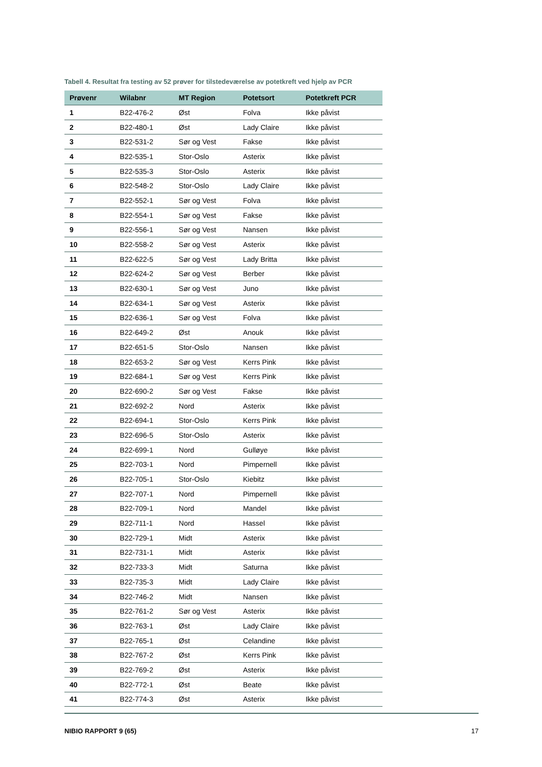Tabell 4. Resultat fra testing av 52 prøver for tilstedeværelse av potetkreft ved hjelp av PCR
| Prøvenr | Wilabnr | MT Region | Potetsort | Potetkreft PCR |
| --- | --- | --- | --- | --- |
| 1 | B22-476-2 | Øst | Folva | Ikke påvist |
| 2 | B22-480-1 | Øst | Lady Claire | Ikke påvist |
| 3 | B22-531-2 | Sør og Vest | Fakse | Ikke påvist |
| 4 | B22-535-1 | Stor-Oslo | Asterix | Ikke påvist |
| 5 | B22-535-3 | Stor-Oslo | Asterix | Ikke påvist |
| 6 | B22-548-2 | Stor-Oslo | Lady Claire | Ikke påvist |
| 7 | B22-552-1 | Sør og Vest | Folva | Ikke påvist |
| 8 | B22-554-1 | Sør og Vest | Fakse | Ikke påvist |
| 9 | B22-556-1 | Sør og Vest | Nansen | Ikke påvist |
| 10 | B22-558-2 | Sør og Vest | Asterix | Ikke påvist |
| 11 | B22-622-5 | Sør og Vest | Lady Britta | Ikke påvist |
| 12 | B22-624-2 | Sør og Vest | Berber | Ikke påvist |
| 13 | B22-630-1 | Sør og Vest | Juno | Ikke påvist |
| 14 | B22-634-1 | Sør og Vest | Asterix | Ikke påvist |
| 15 | B22-636-1 | Sør og Vest | Folva | Ikke påvist |
| 16 | B22-649-2 | Øst | Anouk | Ikke påvist |
| 17 | B22-651-5 | Stor-Oslo | Nansen | Ikke påvist |
| 18 | B22-653-2 | Sør og Vest | Kerrs Pink | Ikke påvist |
| 19 | B22-684-1 | Sør og Vest | Kerrs Pink | Ikke påvist |
| 20 | B22-690-2 | Sør og Vest | Fakse | Ikke påvist |
| 21 | B22-692-2 | Nord | Asterix | Ikke påvist |
| 22 | B22-694-1 | Stor-Oslo | Kerrs Pink | Ikke påvist |
| 23 | B22-696-5 | Stor-Oslo | Asterix | Ikke påvist |
| 24 | B22-699-1 | Nord | Gulløye | Ikke påvist |
| 25 | B22-703-1 | Nord | Pimpernell | Ikke påvist |
| 26 | B22-705-1 | Stor-Oslo | Kiebitz | Ikke påvist |
| 27 | B22-707-1 | Nord | Pimpernell | Ikke påvist |
| 28 | B22-709-1 | Nord | Mandel | Ikke påvist |
| 29 | B22-711-1 | Nord | Hassel | Ikke påvist |
| 30 | B22-729-1 | Midt | Asterix | Ikke påvist |
| 31 | B22-731-1 | Midt | Asterix | Ikke påvist |
| 32 | B22-733-3 | Midt | Saturna | Ikke påvist |
| 33 | B22-735-3 | Midt | Lady Claire | Ikke påvist |
| 34 | B22-746-2 | Midt | Nansen | Ikke påvist |
| 35 | B22-761-2 | Sør og Vest | Asterix | Ikke påvist |
| 36 | B22-763-1 | Øst | Lady Claire | Ikke påvist |
| 37 | B22-765-1 | Øst | Celandine | Ikke påvist |
| 38 | B22-767-2 | Øst | Kerrs Pink | Ikke påvist |
| 39 | B22-769-2 | Øst | Asterix | Ikke påvist |
| 40 | B22-772-1 | Øst | Beate | Ikke påvist |
| 41 | B22-774-3 | Øst | Asterix | Ikke påvist |
NIBIO RAPPORT 9 (65) 17